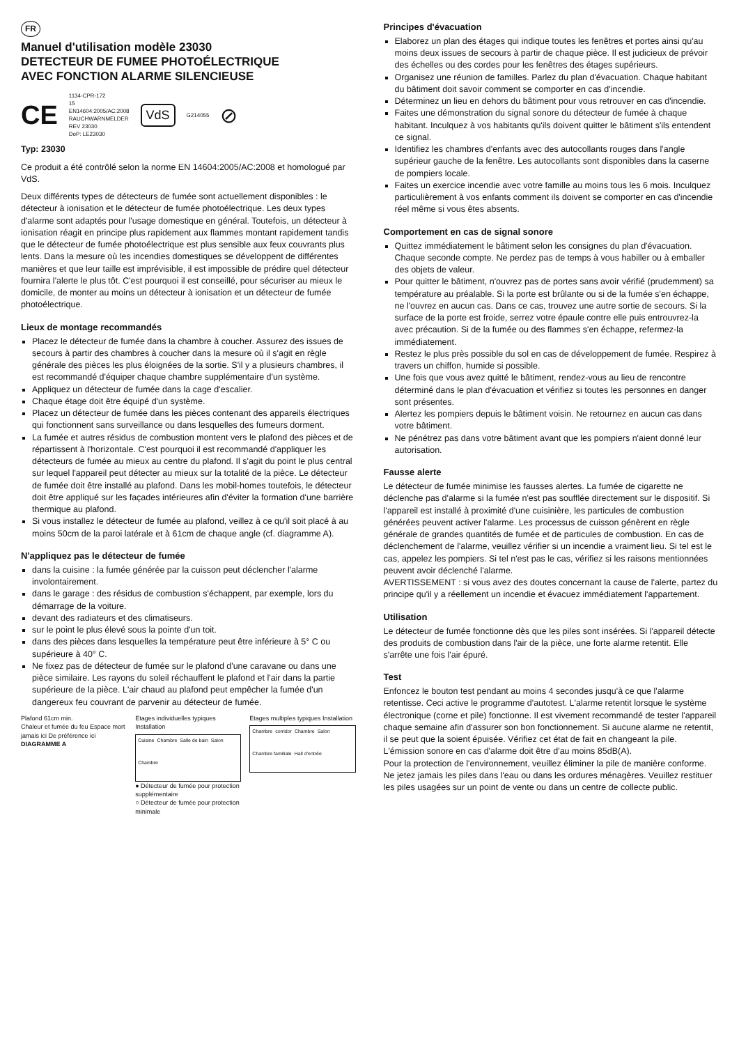FR
Manuel d'utilisation modèle 23030
DETECTEUR DE FUMEE PHOTOÉLECTRIQUE
AVEC FONCTION ALARME SILENCIEUSE
CE 1134-CPR-172
15
EN14604:2005/AC:2008
RAUCHWARNMELDER
REV 23030
DoP: LE23030 VdS G214055 ⊘
Typ: 23030
Ce produit a été contrôlé selon la norme EN 14604:2005/AC:2008 et homologué par VdS.
Deux différents types de détecteurs de fumée sont actuellement disponibles : le détecteur à ionisation et le détecteur de fumée photoélectrique. Les deux types d'alarme sont adaptés pour l'usage domestique en général. Toutefois, un détecteur à ionisation réagit en principe plus rapidement aux flammes montant rapidement tandis que le détecteur de fumée photoélectrique est plus sensible aux feux couvrants plus lents. Dans la mesure où les incendies domestiques se développent de différentes manières et que leur taille est imprévisible, il est impossible de prédire quel détecteur fournira l'alerte le plus tôt. C'est pourquoi il est conseillé, pour sécuriser au mieux le domicile, de monter au moins un détecteur à ionisation et un détecteur de fumée photoélectrique.
Lieux de montage recommandés
Placez le détecteur de fumée dans la chambre à coucher. Assurez des issues de secours à partir des chambres à coucher dans la mesure où il s'agit en règle générale des pièces les plus éloignées de la sortie. S'il y a plusieurs chambres, il est recommandé d'équiper chaque chambre supplémentaire d'un système.
Appliquez un détecteur de fumée dans la cage d'escalier.
Chaque étage doit être équipé d'un système.
Placez un détecteur de fumée dans les pièces contenant des appareils électriques qui fonctionnent sans surveillance ou dans lesquelles des fumeurs dorment.
La fumée et autres résidus de combustion montent vers le plafond des pièces et de répartissent à l'horizontale. C'est pourquoi il est recommandé d'appliquer les détecteurs de fumée au mieux au centre du plafond. Il s'agit du point le plus central sur lequel l'appareil peut détecter au mieux sur la totalité de la pièce. Le détecteur de fumée doit être installé au plafond. Dans les mobil-homes toutefois, le détecteur doit être appliqué sur les façades intérieures afin d'éviter la formation d'une barrière thermique au plafond.
Si vous installez le détecteur de fumée au plafond, veillez à ce qu'il soit placé à au moins 50cm de la paroi latérale et à 61cm de chaque angle (cf. diagramme A).
N'appliquez pas le détecteur de fumée
dans la cuisine : la fumée générée par la cuisson peut déclencher l'alarme involontairement.
dans le garage : des résidus de combustion s'échappent, par exemple, lors du démarrage de la voiture.
devant des radiateurs et des climatiseurs.
sur le point le plus élevé sous la pointe d'un toit.
dans des pièces dans lesquelles la température peut être inférieure à 5° C ou supérieure à 40° C.
Ne fixez pas de détecteur de fumée sur le plafond d'une caravane ou dans une pièce similaire. Les rayons du soleil réchauffent le plafond et l'air dans la partie supérieure de la pièce. L'air chaud au plafond peut empêcher la fumée d'un dangereux feu couvrant de parvenir au détecteur de fumée.
Plafond 61cm min.
Chaleur et fumée du feu Espace mort jamais ici De préférence ici
DIAGRAMME A
Etages individuelles typiques Installation
Cuisine Chambre Salle de bain Salon Chambre
● Détecteur de fumée pour protection supplémentaire
○ Détecteur de fumée pour protection minimale
Etages multiples typiques Installation
Chambre corridor Chambre Salon Chambre familiale Hall d'entrée
Principes d'évacuation
Elaborez un plan des étages qui indique toutes les fenêtres et portes ainsi qu'au moins deux issues de secours à partir de chaque pièce. Il est judicieux de prévoir des échelles ou des cordes pour les fenêtres des étages supérieurs.
Organisez une réunion de familles. Parlez du plan d'évacuation. Chaque habitant du bâtiment doit savoir comment se comporter en cas d'incendie.
Déterminez un lieu en dehors du bâtiment pour vous retrouver en cas d'incendie.
Faites une démonstration du signal sonore du détecteur de fumée à chaque habitant. Inculquez à vos habitants qu'ils doivent quitter le bâtiment s'ils entendent ce signal.
Identifiez les chambres d'enfants avec des autocollants rouges dans l'angle supérieur gauche de la fenêtre. Les autocollants sont disponibles dans la caserne de pompiers locale.
Faites un exercice incendie avec votre famille au moins tous les 6 mois. Inculquez particulièrement à vos enfants comment ils doivent se comporter en cas d'incendie réel même si vous êtes absents.
Comportement en cas de signal sonore
Quittez immédiatement le bâtiment selon les consignes du plan d'évacuation. Chaque seconde compte. Ne perdez pas de temps à vous habiller ou à emballer des objets de valeur.
Pour quitter le bâtiment, n'ouvrez pas de portes sans avoir vérifié (prudemment) sa température au préalable. Si la porte est brûlante ou si de la fumée s'en échappe, ne l'ouvrez en aucun cas. Dans ce cas, trouvez une autre sortie de secours. Si la surface de la porte est froide, serrez votre épaule contre elle puis entrouvrez-la avec précaution. Si de la fumée ou des flammes s'en échappe, refermez-la immédiatement.
Restez le plus près possible du sol en cas de développement de fumée. Respirez à travers un chiffon, humide si possible.
Une fois que vous avez quitté le bâtiment, rendez-vous au lieu de rencontre déterminé dans le plan d'évacuation et vérifiez si toutes les personnes en danger sont présentes.
Alertez les pompiers depuis le bâtiment voisin. Ne retournez en aucun cas dans votre bâtiment.
Ne pénétrez pas dans votre bâtiment avant que les pompiers n'aient donné leur autorisation.
Fausse alerte
Le détecteur de fumée minimise les fausses alertes. La fumée de cigarette ne déclenche pas d'alarme si la fumée n'est pas soufflée directement sur le dispositif. Si l'appareil est installé à proximité d'une cuisinière, les particules de combustion générées peuvent activer l'alarme. Les processus de cuisson génèrent en règle générale de grandes quantités de fumée et de particules de combustion. En cas de déclenchement de l'alarme, veuillez vérifier si un incendie a vraiment lieu. Si tel est le cas, appelez les pompiers. Si tel n'est pas le cas, vérifiez si les raisons mentionnées peuvent avoir déclenché l'alarme.
AVERTISSEMENT : si vous avez des doutes concernant la cause de l'alerte, partez du principe qu'il y a réellement un incendie et évacuez immédiatement l'appartement.
Utilisation
Le détecteur de fumée fonctionne dès que les piles sont insérées. Si l'appareil détecte des produits de combustion dans l'air de la pièce, une forte alarme retentit. Elle s'arrête une fois l'air épuré.
Test
Enfoncez le bouton test pendant au moins 4 secondes jusqu'à ce que l'alarme retentisse. Ceci active le programme d'autotest. L'alarme retentit lorsque le système électronique (corne et pile) fonctionne. Il est vivement recommandé de tester l'appareil chaque semaine afin d'assurer son bon fonctionnement. Si aucune alarme ne retentit, il se peut que la soient épuisée. Vérifiez cet état de fait en changeant la pile. L'émission sonore en cas d'alarme doit être d'au moins 85dB(A).
Pour la protection de l'environnement, veuillez éliminer la pile de manière conforme. Ne jetez jamais les piles dans l'eau ou dans les ordures ménagères. Veuillez restituer les piles usagées sur un point de vente ou dans un centre de collecte public.